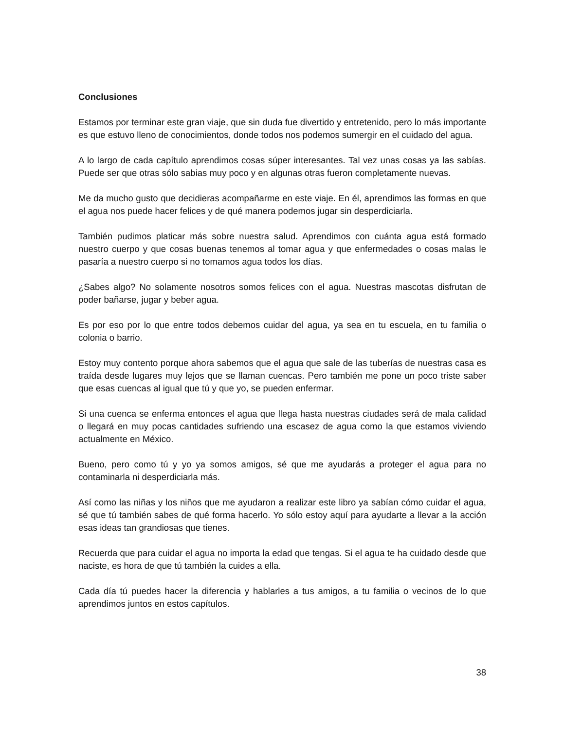Conclusiones
Estamos por terminar este gran viaje, que sin duda fue divertido y entretenido, pero lo más importante es que estuvo lleno de conocimientos, donde todos nos podemos sumergir en el cuidado del agua.
A lo largo de cada capítulo aprendimos cosas súper interesantes. Tal vez unas cosas ya las sabías. Puede ser que otras sólo sabias muy poco y en algunas otras fueron completamente nuevas.
Me da mucho gusto que decidieras acompañarme en este viaje. En él, aprendimos las formas en que el agua nos puede hacer felices y de qué manera podemos jugar sin desperdiciarla.
También pudimos platicar más sobre nuestra salud. Aprendimos con cuánta agua está formado nuestro cuerpo y que cosas buenas tenemos al tomar agua y que enfermedades o cosas malas le pasaría a nuestro cuerpo si no tomamos agua todos los días.
¿Sabes algo? No solamente nosotros somos felices con el agua. Nuestras mascotas disfrutan de poder bañarse, jugar y beber agua.
Es por eso por lo que entre todos debemos cuidar del agua, ya sea en tu escuela, en tu familia o colonia o barrio.
Estoy muy contento porque ahora sabemos que el agua que sale de las tuberías de nuestras casa es traída desde lugares muy lejos que se llaman cuencas. Pero también me pone un poco triste saber que esas cuencas al igual que tú y que yo, se pueden enfermar.
Si una cuenca se enferma entonces el agua que llega hasta nuestras ciudades será de mala calidad o llegará en muy pocas cantidades sufriendo una escasez de agua como la que estamos viviendo actualmente en México.
Bueno, pero como tú y yo ya somos amigos, sé que me ayudarás a proteger el agua para no contaminarla ni desperdiciarla más.
Así como las niñas y los niños que me ayudaron a realizar este libro ya sabían cómo cuidar el agua, sé que tú también sabes de qué forma hacerlo. Yo sólo estoy aquí para ayudarte a llevar a la acción esas ideas tan grandiosas que tienes.
Recuerda que para cuidar el agua no importa la edad que tengas. Si el agua te ha cuidado desde que naciste, es hora de que tú también la cuides a ella.
Cada día tú puedes hacer la diferencia y hablarles a tus amigos, a tu familia o vecinos de lo que aprendimos juntos en estos capítulos.
38